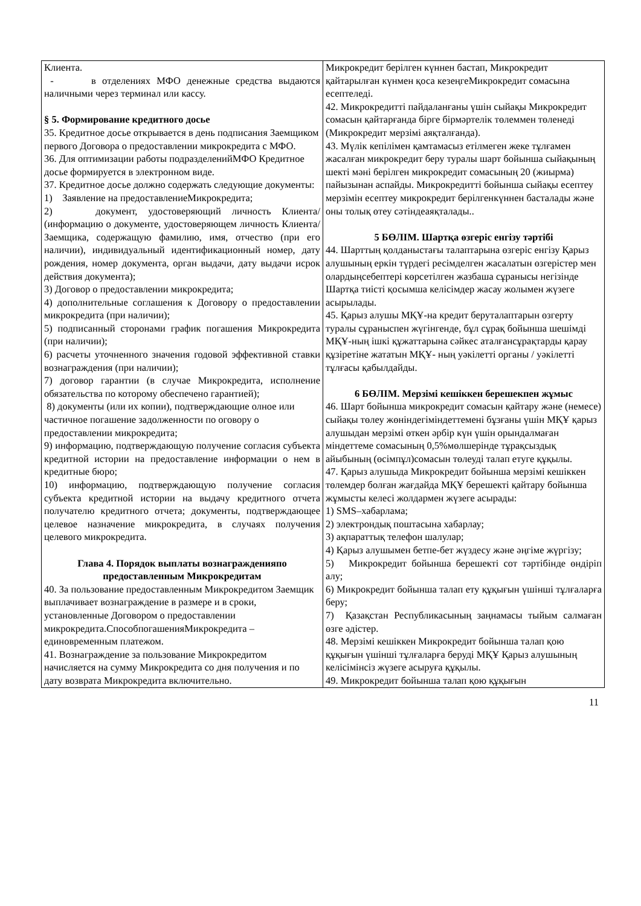| Клиента. - в отделениях МФО денежные средства выдаются наличными через терминал или кассу. § 5. Формирование кредитного досье 35. Кредитное досье открывается в день подписания Заемщиком первого Договора о предоставлении микрокредита с МФО. 36. Для оптимизации работы подразделенийМФО Кредитное досье формируется в электронном виде. 37. Кредитное досье должно содержать следующие документы: 1) Заявление на предоставлениеМикрокредита; 2) документ, удостоверяющий личность Клиента/ (информацию о документе, удостоверяющем личность Клиента/Заемщика, содержащую фамилию, имя, отчество (при его наличии), индивидуальный идентификационный номер, дату рождения, номер документа, орган выдачи, дату выдачи исрок действия документа); 3) Договор о предоставлении микрокредита; 4) дополнительные соглашения к Договору о предоставлении микрокредита (при наличии); 5) подписанный сторонами график погашения Микрокредита (при наличии); 6) расчеты уточненного значения годовой эффективной ставки вознаграждения (при наличии); 7) договор гарантии (в случае Микрокредита, исполнение обязательства по которому обеспечено гарантией); 8) документы (или их копии), подтверждающие олное или частичное погашение задолженности по оговору о предоставлении микрокредита; 9) информацию, подтверждающую получение согласия субъекта кредитной истории на предоставление информации о нем в кредитные бюро; 10) информацию, подтверждающую получение согласия субъекта кредитной истории на выдачу кредитного отчета получателю кредитного отчета; документы, подтверждающее целевое назначение микрокредита, в случаях получения целевого микрокредита. Глава 4. Порядок выплаты вознагражденияпо предоставленным Микрокредитам 40. За пользование предоставленным Микрокредитом Заемщик выплачивает вознаграждение в размере и в сроки, установленные Договором о предоставлении микрокредита.СпособпогашенияМикрокредита – единовременным платежом. 41. Вознаграждение за пользование Микрокредитом начисляется на сумму Микрокредита со дня получения и по дату возврата Микрокредита включительно. | Микрокредит берілген күннен бастап, Микрокредит қайтарылған күнмен қоса кезеңгеМикрокредит сомасына есептеледі. 42. Микрокредитті пайдаланғаны үшін сыйақы Микрокредит сомасын қайтарғанда бірге бірмәртелік төлеммен төленеді (Микрокредит мерзімі аяқталғанда). 43. Мүлік кепілімен қамтамасыз етілмеген жеке тұлғамен жасалған микрокредит беру туралы шарт бойынша сыйақының шекті мәні берілген микрокредит сомасының 20 (жиырма) пайызынан аспайды. Микрокредитті бойынша сыйақы есептеу мерзімін есептеу микрокредит берілгенкүннен басталады және оны толық өтеу сәтіндеаяқталады.. 5 БӨЛІМ. Шартқа өзгеріс енгізу тәртібі 44. Шарттың қолданыстағы талаптарына өзгеріс енгізу Қарыз алушының еркін түрдегі ресімделген жасалатын өзгерістер мен олардыңсебептері көрсетілген жазбаша сұранысы негізінде Шартқа тиісті қосымша келісімдер жасау жолымен жүзеге асырылады. 45. Қарыз алушы МҚҰ-на кредит беруталаптарын өзгерту туралы сұраныспен жүгінгенде, бұл сұрақ бойынша шешімді МҚҰ-ның ішкі құжаттарына сәйкес аталғансұрақтарды қарау құзіретіне жататын МҚҰ- ның уәкілетті органы / уәкілетті тұлғасы қабылдайды. 6 БӨЛІМ. Мерзімі кешіккен берешекпен жұмыс 46. Шарт бойынша микрокредит сомасын қайтару және (немесе) сыйақы төлеу жөніндегіміндеттемені бұзғаны үшін МҚҰ қарыз алушыдан мерзімі өткен әрбір күн үшін орындалмаған міндеттеме сомасының 0,5%мөлшерінде тұрақсыздық айыбының (өсімпұл)сомасын төлеуді талап етуге құқылы. 47. Қарыз алушыда Микрокредит бойынша мерзімі кешіккен төлемдер болған жағдайда МҚҰ берешекті қайтару бойынша жұмысты келесі жолдармен жүзеге асырады: 1) SMS–хабарлама; 2) электрондық поштасына хабарлау; 3) ақпараттық телефон шалулар; 4) Қарыз алушымен бетпе-бет жүздесу және әңгіме жүргізу; 5) Микрокредит бойынша берешекті сот тәртібінде өндіріп алу; 6) Микрокредит бойынша талап ету құқығын үшінші тұлғаларға беру; 7) Қазақстан Республикасының заңнамасы тыйым салмаған өзге әдістер. 48. Мерзімі кешіккен Микрокредит бойынша талап қою құқығын үшінші тұлғаларға беруді МҚҰ Қарыз алушының келісімінсіз жүзеге асыруға құқылы. 49. Микрокредит бойынша талап қою құқығын |
11